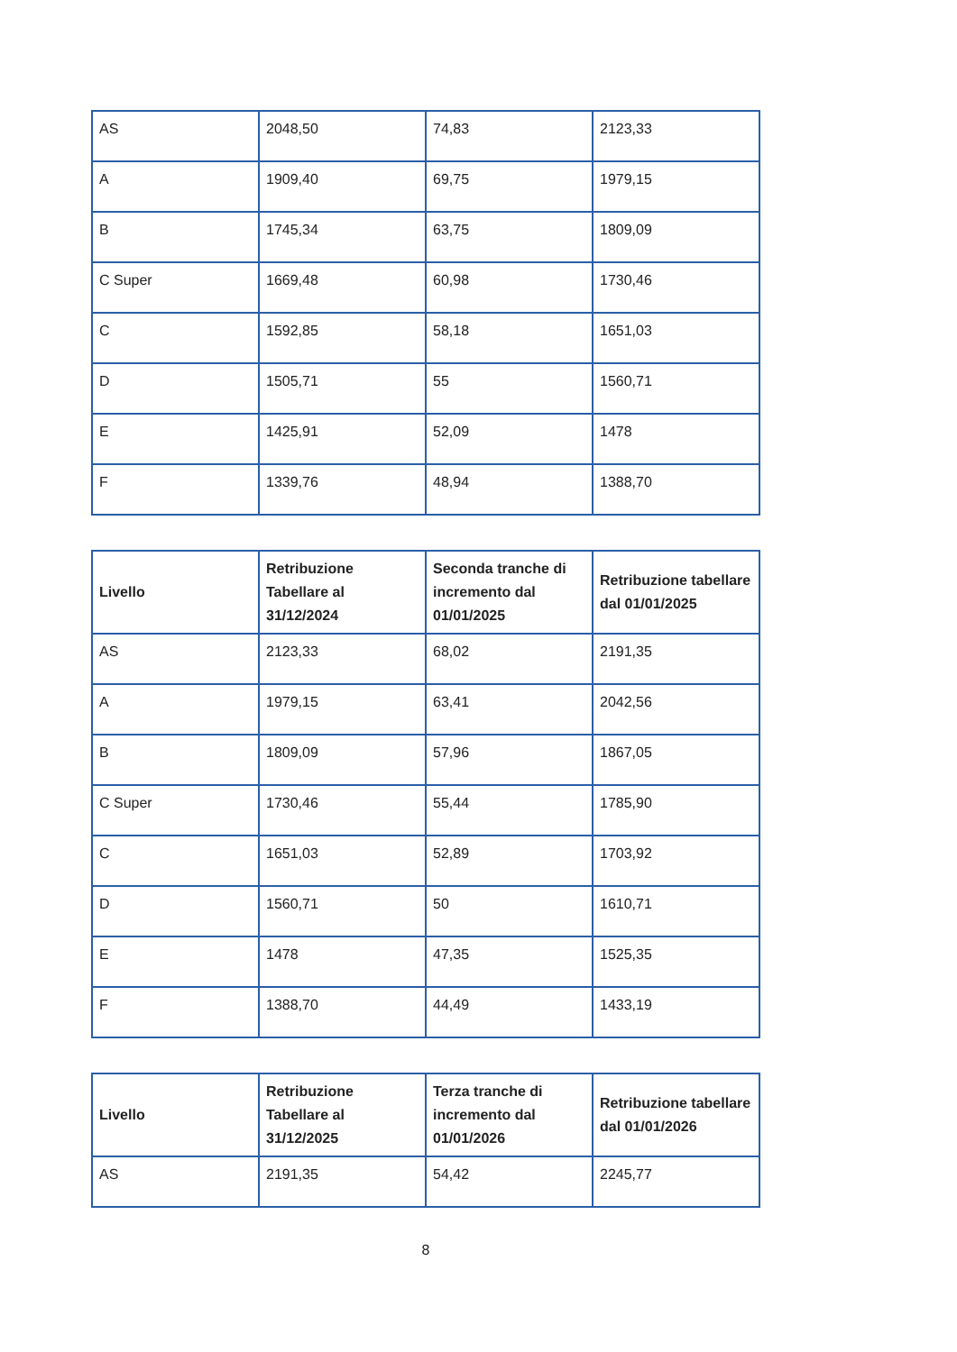| AS | 2048,50 | 74,83 | 2123,33 |
| A | 1909,40 | 69,75 | 1979,15 |
| B | 1745,34 | 63,75 | 1809,09 |
| C Super | 1669,48 | 60,98 | 1730,46 |
| C | 1592,85 | 58,18 | 1651,03 |
| D | 1505,71 | 55 | 1560,71 |
| E | 1425,91 | 52,09 | 1478 |
| F | 1339,76 | 48,94 | 1388,70 |
| Livello | Retribuzione Tabellare al 31/12/2024 | Seconda tranche di incremento dal 01/01/2025 | Retribuzione tabellare dal 01/01/2025 |
| --- | --- | --- | --- |
| AS | 2123,33 | 68,02 | 2191,35 |
| A | 1979,15 | 63,41 | 2042,56 |
| B | 1809,09 | 57,96 | 1867,05 |
| C Super | 1730,46 | 55,44 | 1785,90 |
| C | 1651,03 | 52,89 | 1703,92 |
| D | 1560,71 | 50 | 1610,71 |
| E | 1478 | 47,35 | 1525,35 |
| F | 1388,70 | 44,49 | 1433,19 |
| Livello | Retribuzione Tabellare al 31/12/2025 | Terza tranche di incremento dal 01/01/2026 | Retribuzione tabellare dal 01/01/2026 |
| --- | --- | --- | --- |
| AS | 2191,35 | 54,42 | 2245,77 |
8